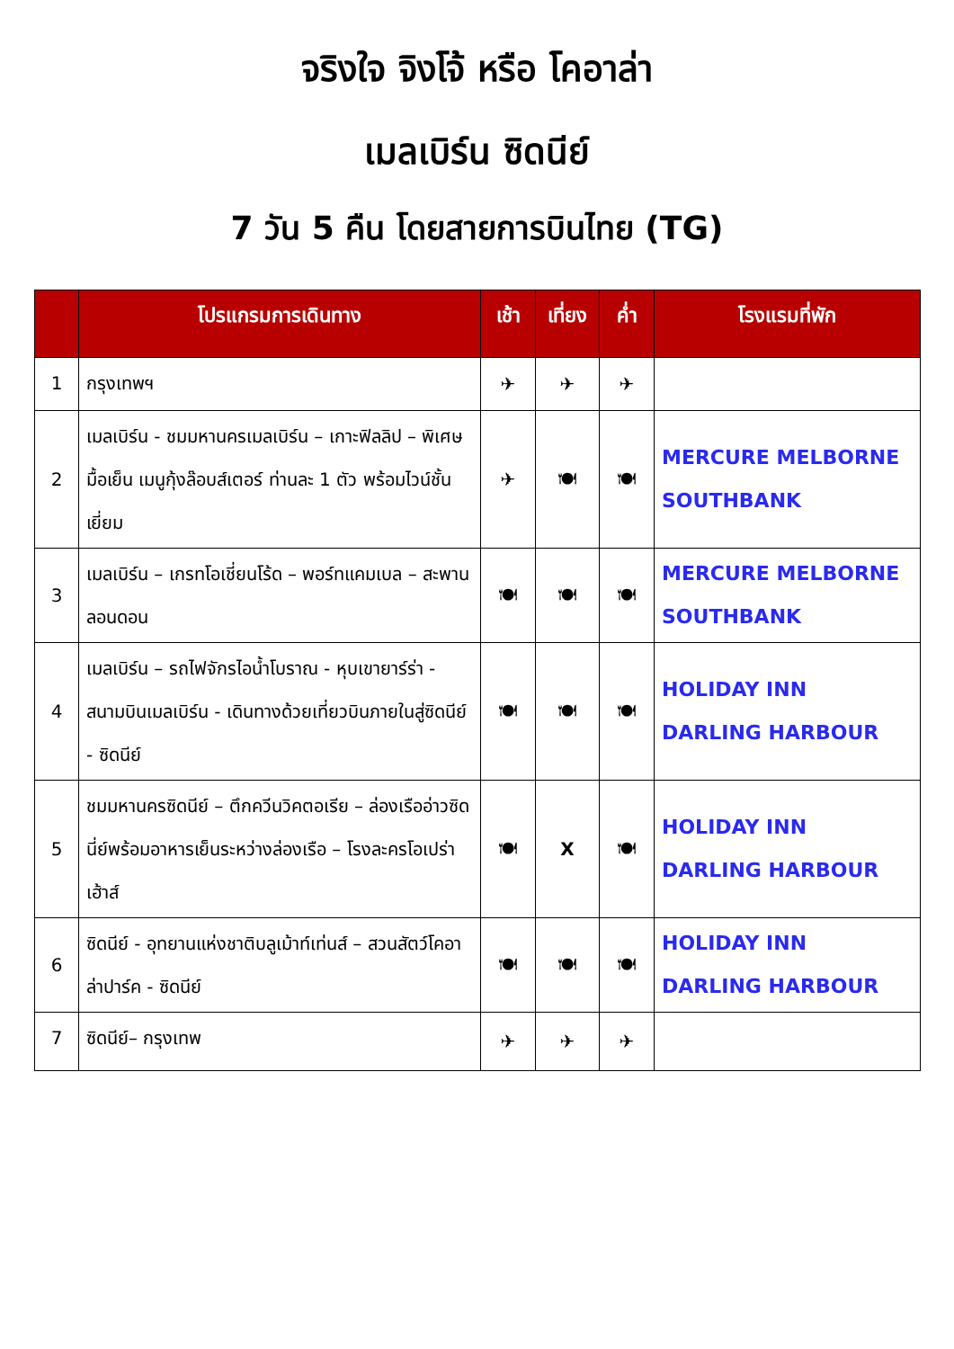จริงใจ จิงโจ้ หรือ โคอาล่า
เมลเบิร์น ซิดนีย์
7 วัน 5 คืน โดยสายการบินไทย (TG)
| | โปรแกรมการเดินทาง | เช้า | เที่ยง | ค่ำ | โรงแรมที่พัก |
| --- | --- | --- | --- | --- | --- |
| 1 | กรุงเทพฯ | ✈ | ✈ | ✈ | |
| 2 | เมลเบิร์น - ชมมหานครเมลเบิร์น – เกาะฟิลลิป – พิเศษมื้อเย็น เมนูกุ้งล๊อบส์เตอร์ ท่านละ 1 ตัว พร้อมไวน์ชั้นเยี่ยม | ✈ | 🍽 | 🍽 | MERCURE MELBORNE SOUTHBANK |
| 3 | เมลเบิร์น – เกรทโอเชี่ยนโร้ด – พอร์ทแคมเบล – สะพานลอนดอน | 🍽 | 🍽 | 🍽 | MERCURE MELBORNE SOUTHBANK |
| 4 | เมลเบิร์น – รถไฟจักรไอน้ำโบราณ - หุบเขายาร์ร่า - สนามบินเมลเบิร์น - เดินทางด้วยเที่ยวบินภายในสู่ซิดนีย์ - ซิดนีย์ | 🍽 | 🍽 | 🍽 | HOLIDAY INN DARLING HARBOUR |
| 5 | ชมมหานครซิดนีย์ – ตึกควีนวิคตอเรีย – ล่องเรืออ่าวซิดนี่ย์พร้อมอาหารเย็นระหว่างล่องเรือ – โรงละครโอเปร่าเฮ้าส์ | 🍽 | X | 🍽 | HOLIDAY INN DARLING HARBOUR |
| 6 | ซิดนีย์ - อุทยานแห่งชาติบลูเม้าท์เท่นส์ – สวนสัตว์โคอาล่าปาร์ค - ซิดนีย์ | 🍽 | 🍽 | 🍽 | HOLIDAY INN DARLING HARBOUR |
| 7 | ซิดนีย์– กรุงเทพ | ✈ | ✈ | ✈ | |